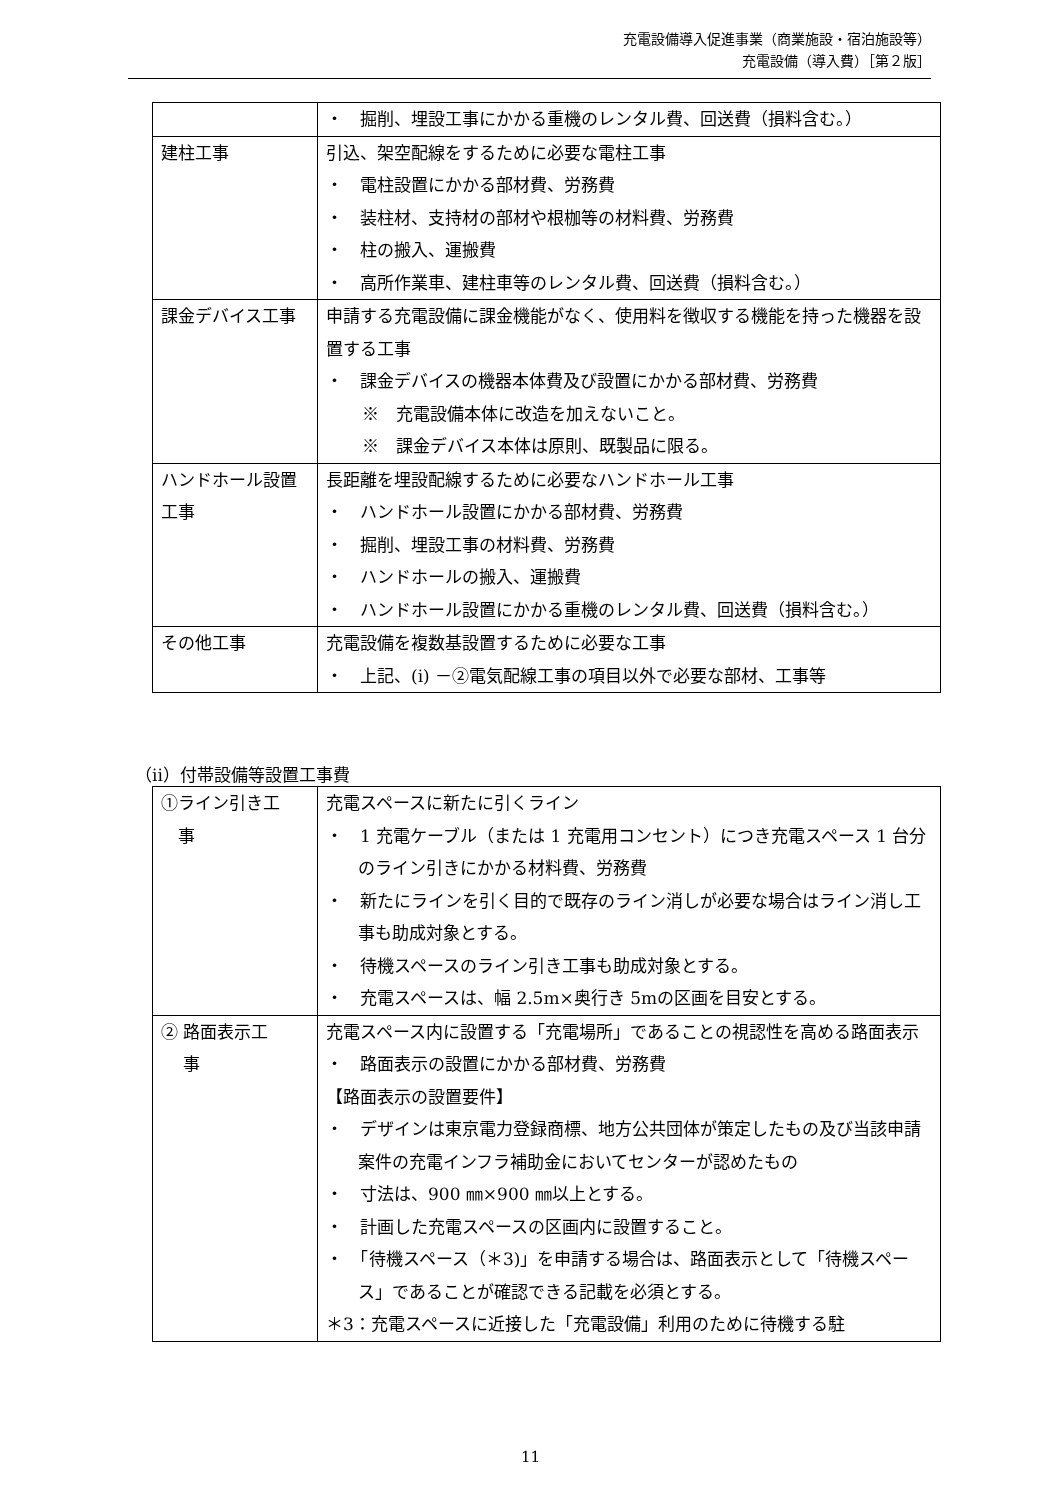充電設備導入促進事業（商業施設・宿泊施設等）
充電設備（導入費）［第２版］
| | ・ 掘削、埋設工事にかかる重機のレンタル費、回送費（損料含む。） |
| 建柱工事 | 引込、架空配線をするために必要な電柱工事 ・ 電柱設置にかかる部材費、労務費 ・ 装柱材、支持材の部材や根枷等の材料費、労務費 ・ 柱の搬入、運搬費 ・ 高所作業車、建柱車等のレンタル費、回送費（損料含む。） |
| 課金デバイス工事 | 申請する充電設備に課金機能がなく、使用料を徴収する機能を持った機器を設置する工事 ・ 課金デバイスの機器本体費及び設置にかかる部材費、労務費 ※ 充電設備本体に改造を加えないこと。 ※ 課金デバイス本体は原則、既製品に限る。 |
| ハンドホール設置工事 | 長距離を埋設配線するために必要なハンドホール工事 ・ ハンドホール設置にかかる部材費、労務費 ・ 掘削、埋設工事の材料費、労務費 ・ ハンドホールの搬入、運搬費 ・ ハンドホール設置にかかる重機のレンタル費、回送費（損料含む。） |
| その他工事 | 充電設備を複数基設置するために必要な工事 ・ 上記、(i) －②電気配線工事の項目以外で必要な部材、工事等 |
（ii）付帯設備等設置工事費
| ①ライン引き工 事 | 充電スペースに新たに引くライン ・ 1 充電ケーブル（または 1 充電用コンセント）につき充電スペース 1 台分のライン引きにかかる材料費、労務費 ・ 新たにラインを引く目的で既存のライン消しが必要な場合はライン消し工事も助成対象とする。 ・ 待機スペースのライン引き工事も助成対象とする。 ・ 充電スペースは、幅 2.5m×奥行き 5mの区画を目安とする。 |
| ② 路面表示工 事 | 充電スペース内に設置する「充電場所」であることの視認性を高める路面表示 ・ 路面表示の設置にかかる部材費、労務費 【路面表示の設置要件】 ・ デザインは東京電力登録商標、地方公共団体が策定したもの及び当該申請案件の充電インフラ補助金においてセンターが認めたもの ・ 寸法は、900 ㎜×900 ㎜以上とする。 ・ 計画した充電スペースの区画内に設置すること。 ・ 「待機スペース（＊3)」を申請する場合は、路面表示として「待機スペース」であることが確認できる記載を必須とする。 ＊3：充電スペースに近接した「充電設備」利用のために待機する駐 |
11